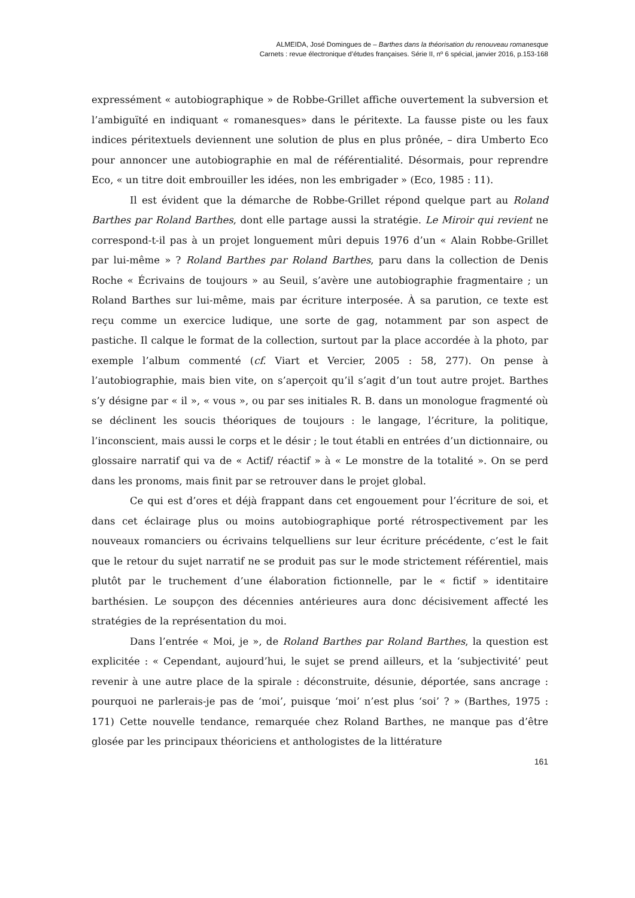ALMEIDA, José Domingues de – Barthes dans la théorisation du renouveau romanesque
Carnets : revue électronique d’études françaises. Série II, nº 6 spécial, janvier 2016, p.153-168
expressément « autobiographique » de Robbe-Grillet affiche ouvertement la subversion et l’ambiguïté en indiquant « romanesques» dans le péritexte. La fausse piste ou les faux indices péritextuels deviennent une solution de plus en plus prônée, – dira Umberto Eco pour annoncer une autobiographie en mal de référentialité. Désormais, pour reprendre Eco, « un titre doit embrouiller les idées, non les embrigader » (Eco, 1985 : 11).
Il est évident que la démarche de Robbe-Grillet répond quelque part au Roland Barthes par Roland Barthes, dont elle partage aussi la stratégie. Le Miroir qui revient ne correspond-t-il pas à un projet longuement mûri depuis 1976 d’un « Alain Robbe-Grillet par lui-même » ? Roland Barthes par Roland Barthes, paru dans la collection de Denis Roche « Écrivains de toujours » au Seuil, s’avère une autobiographie fragmentaire ; un Roland Barthes sur lui-même, mais par écriture interposée. À sa parution, ce texte est reçu comme un exercice ludique, une sorte de gag, notamment par son aspect de pastiche. Il calque le format de la collection, surtout par la place accordée à la photo, par exemple l’album commenté (cf. Viart et Vercier, 2005 : 58, 277). On pense à l’autobiographie, mais bien vite, on s’aperçoit qu’il s’agit d’un tout autre projet. Barthes s’y désigne par « il », « vous », ou par ses initiales R. B. dans un monologue fragmenté où se déclinent les soucis théoriques de toujours : le langage, l’écriture, la politique, l’inconscient, mais aussi le corps et le désir ; le tout établi en entrées d’un dictionnaire, ou glossaire narratif qui va de « Actif/ réactif » à « Le monstre de la totalité ». On se perd dans les pronoms, mais finit par se retrouver dans le projet global.
Ce qui est d’ores et déjà frappant dans cet engouement pour l’écriture de soi, et dans cet éclairage plus ou moins autobiographique porté rétrospectivement par les nouveaux romanciers ou écrivains telquelliens sur leur écriture précédente, c’est le fait que le retour du sujet narratif ne se produit pas sur le mode strictement référentiel, mais plutôt par le truchement d’une élaboration fictionnelle, par le « fictif » identitaire barthésien. Le soupçon des décennies antérieures aura donc décisivement affecté les stratégies de la représentation du moi.
Dans l’entrée « Moi, je », de Roland Barthes par Roland Barthes, la question est explicitée : « Cependant, aujourd’hui, le sujet se prend ailleurs, et la ‘subjectivité’ peut revenir à une autre place de la spirale : déconstruite, désunie, déportée, sans ancrage : pourquoi ne parlerais-je pas de ‘moi’, puisque ‘moi’ n’est plus ‘soi’ ? » (Barthes, 1975 : 171) Cette nouvelle tendance, remarquée chez Roland Barthes, ne manque pas d’être glosée par les principaux théoriciens et anthologistes de la littérature
161